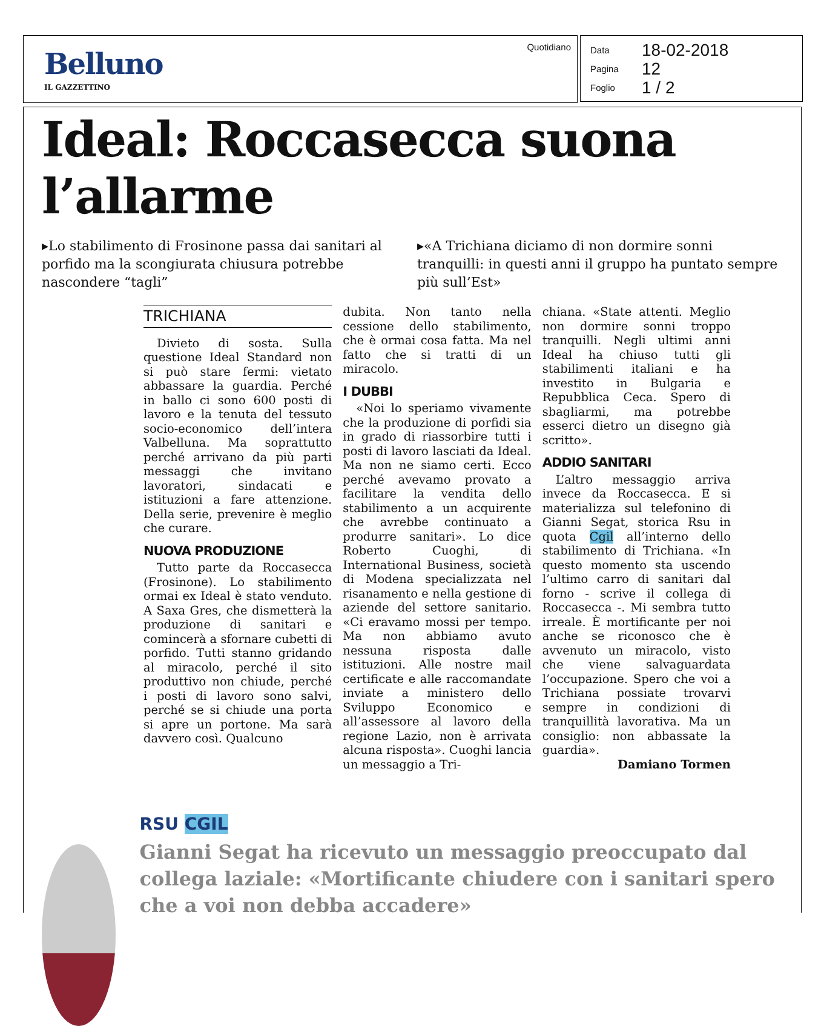Belluno
IL GAZZETTINO
Quotidiano
Data 18-02-2018
Pagina 12
Foglio 1 / 2
Ideal: Roccasecca suona l’allarme
▸Lo stabilimento di Frosinone passa dai sanitari al porfido ma la scongiurata chiusura potrebbe nascondere “tagli”
▸«A Trichiana diciamo di non dormire sonni tranquilli: in questi anni il gruppo ha puntato sempre più sull’Est»
TRICHIANA
Divieto di sosta. Sulla questione Ideal Standard non si può stare fermi: vietato abbassare la guardia. Perché in ballo ci sono 600 posti di lavoro e la tenuta del tessuto socio-economico dell’intera Valbelluna. Ma soprattutto perché arrivano da più parti messaggi che invitano lavoratori, sindacati e istituzioni a fare attenzione. Della serie, prevenire è meglio che curare.
NUOVA PRODUZIONE
Tutto parte da Roccasecca (Frosinone). Lo stabilimento ormai ex Ideal è stato venduto. A Saxa Gres, che dismetterà la produzione di sanitari e comincerà a sfornare cubetti di porfido. Tutti stanno gridando al miracolo, perché il sito produttivo non chiude, perché i posti di lavoro sono salvi, perché se si chiude una porta si apre un portone. Ma sarà davvero così. Qualcuno
dubita. Non tanto nella cessione dello stabilimento, che è ormai cosa fatta. Ma nel fatto che si tratti di un miracolo.
I DUBBI
«Noi lo speriamo vivamente che la produzione di porfidi sia in grado di riassorbire tutti i posti di lavoro lasciati da Ideal. Ma non ne siamo certi. Ecco perché avevamo provato a facilitare la vendita dello stabilimento a un acquirente che avrebbe continuato a produrre sanitari». Lo dice Roberto Cuoghi, di International Business, società di Modena specializzata nel risanamento e nella gestione di aziende del settore sanitario. «Ci eravamo mossi per tempo. Ma non abbiamo avuto nessuna risposta dalle istituzioni. Alle nostre mail certificate e alle raccomandate inviate a ministero dello Sviluppo Economico e all’assessore al lavoro della regione Lazio, non è arrivata alcuna risposta». Cuoghi lancia un messaggio a Tri-
chiana. «State attenti. Meglio non dormire sonni troppo tranquilli. Negli ultimi anni Ideal ha chiuso tutti gli stabilimenti italiani e ha investito in Bulgaria e Repubblica Ceca. Spero di sbagliarmi, ma potrebbe esserci dietro un disegno già scritto».
ADDIO SANITARI
L’altro messaggio arriva invece da Roccasecca. E si materializza sul telefonino di Gianni Segat, storica Rsu in quota Cgil all’interno dello stabilimento di Trichiana. «In questo momento sta uscendo l’ultimo carro di sanitari dal forno - scrive il collega di Roccasecca -. Mi sembra tutto irreale. È mortificante per noi anche se riconosco che è avvenuto un miracolo, visto che viene salvaguardata l’occupazione. Spero che voi a Trichiana possiate trovarvi sempre in condizioni di tranquillità lavorativa. Ma un consiglio: non abbassate la guardia».
Damiano Tormen
RSU CGIL
Gianni Segat ha ricevuto un messaggio preoccupato dal collega laziale: «Mortificante chiudere con i sanitari spero che a voi non debba accadere»